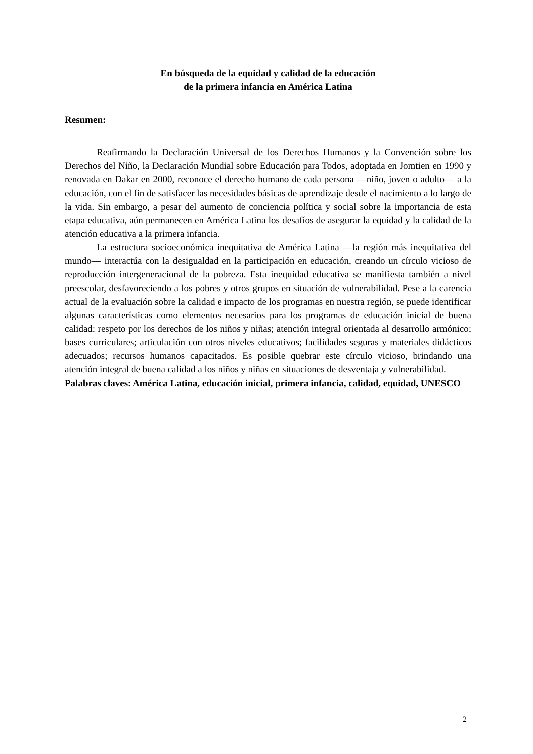En búsqueda de la equidad y calidad de la educación
de la primera infancia en América Latina
Resumen:
Reafirmando la Declaración Universal de los Derechos Humanos y la Convención sobre los Derechos del Niño, la Declaración Mundial sobre Educación para Todos, adoptada en Jomtien en 1990 y renovada en Dakar en 2000, reconoce el derecho humano de cada persona —niño, joven o adulto— a la educación, con el fin de satisfacer las necesidades básicas de aprendizaje desde el nacimiento a lo largo de la vida. Sin embargo, a pesar del aumento de conciencia política y social sobre la importancia de esta etapa educativa, aún permanecen en América Latina los desafíos de asegurar la equidad y la calidad de la atención educativa a la primera infancia.
La estructura socioeconómica inequitativa de América Latina —la región más inequitativa del mundo— interactúa con la desigualdad en la participación en educación, creando un círculo vicioso de reproducción intergeneracional de la pobreza. Esta inequidad educativa se manifiesta también a nivel preescolar, desfavoreciendo a los pobres y otros grupos en situación de vulnerabilidad. Pese a la carencia actual de la evaluación sobre la calidad e impacto de los programas en nuestra región, se puede identificar algunas características como elementos necesarios para los programas de educación inicial de buena calidad: respeto por los derechos de los niños y niñas; atención integral orientada al desarrollo armónico; bases curriculares; articulación con otros niveles educativos; facilidades seguras y materiales didácticos adecuados; recursos humanos capacitados. Es posible quebrar este círculo vicioso, brindando una atención integral de buena calidad a los niños y niñas en situaciones de desventaja y vulnerabilidad.
Palabras claves: América Latina, educación inicial, primera infancia, calidad, equidad, UNESCO
2